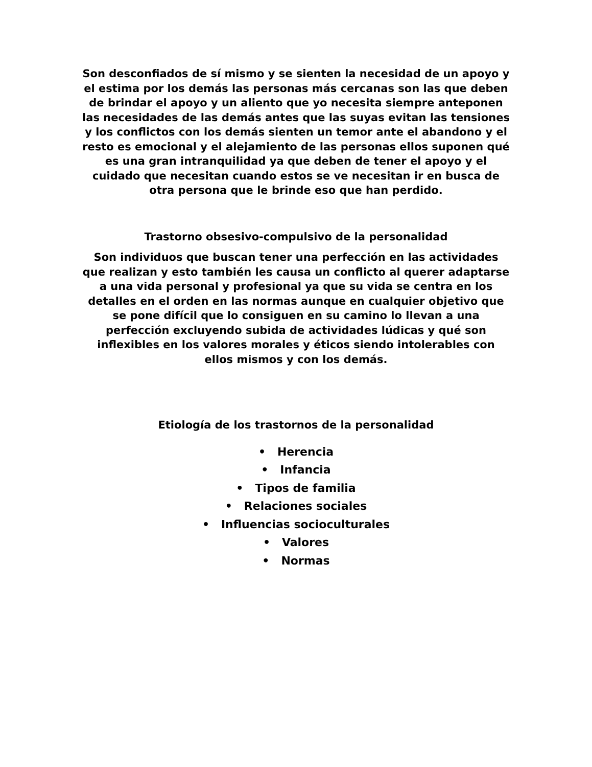Son desconfiados de sí mismo y se sienten la necesidad de un apoyo y el estima por los demás las personas más cercanas son las que deben de brindar el apoyo y un aliento que yo necesita siempre anteponen las necesidades de las demás antes que las suyas evitan las tensiones y los conflictos con los demás sienten un temor ante el abandono y el resto es emocional y el alejamiento de las personas ellos suponen qué es una gran intranquilidad ya que deben de tener el apoyo y el cuidado que necesitan cuando estos se ve necesitan ir en busca de otra persona que le brinde eso que han perdido.
Trastorno obsesivo-compulsivo de la personalidad
Son individuos que buscan tener una perfección en las actividades que realizan y esto también les causa un conflicto al querer adaptarse a una vida personal y profesional ya que su vida se centra en los detalles en el orden en las normas aunque en cualquier objetivo que se pone difícil que lo consiguen en su camino lo llevan a una perfección excluyendo subida de actividades lúdicas y qué son inflexibles en los valores morales y éticos siendo intolerables con ellos mismos y con los demás.
Etiología de los trastornos de la personalidad
• Herencia
• Infancia
• Tipos de familia
• Relaciones sociales
• Influencias socioculturales
• Valores
• Normas